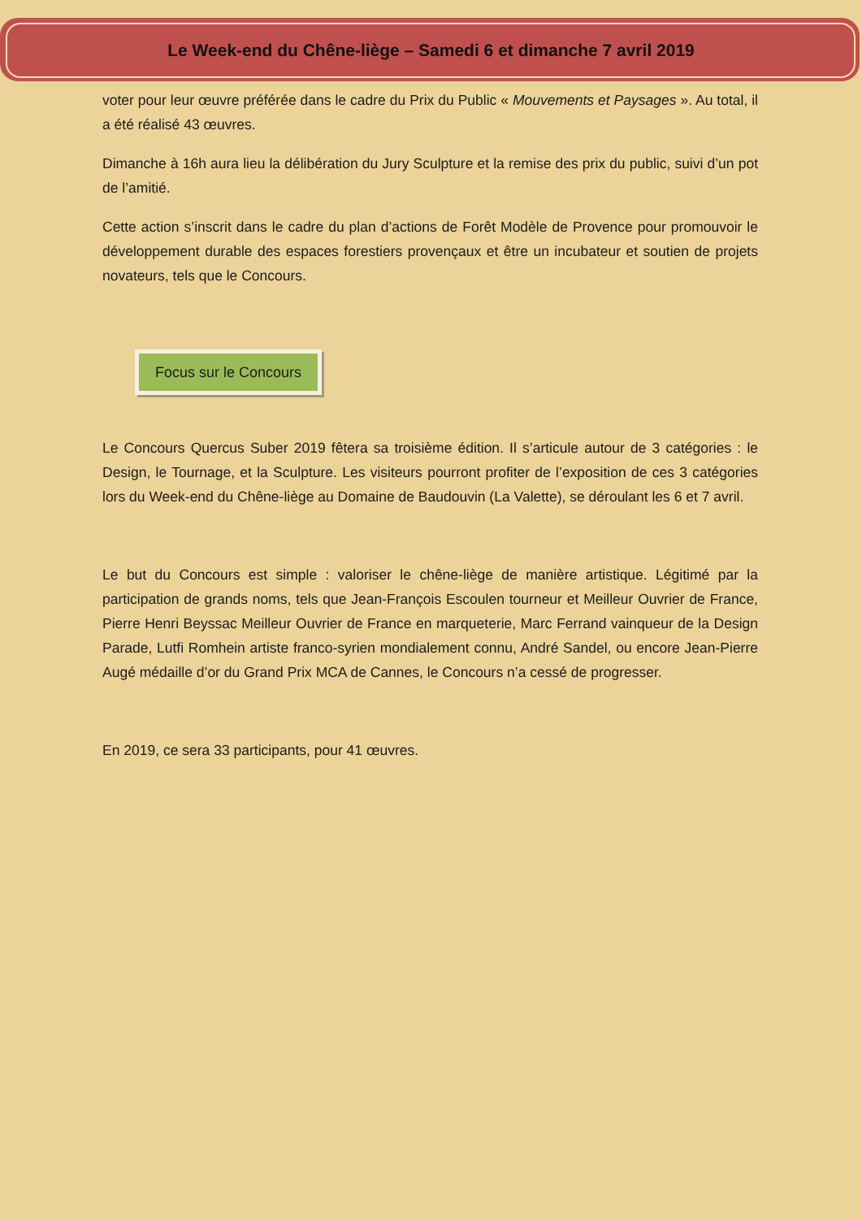Le Week-end du Chêne-liège – Samedi 6 et dimanche 7 avril 2019
voter pour leur œuvre préférée dans le cadre du Prix du Public « Mouvements et Paysages ». Au total, il a été réalisé 43 œuvres.
Dimanche à 16h aura lieu la délibération du Jury Sculpture et la remise des prix du public, suivi d’un pot de l’amitié.
Cette action s’inscrit dans le cadre du plan d’actions de Forêt Modèle de Provence pour promouvoir le développement durable des espaces forestiers provençaux et être un incubateur et soutien de projets novateurs, tels que le Concours.
Focus sur le Concours
Le Concours Quercus Suber 2019 fêtera sa troisième édition. Il s’articule autour de 3 catégories : le Design, le Tournage, et la Sculpture. Les visiteurs pourront profiter de l’exposition de ces 3 catégories lors du Week-end du Chêne-liège au Domaine de Baudouvin (La Valette), se déroulant les 6 et 7 avril.
Le but du Concours est simple : valoriser le chêne-liège de manière artistique. Légitimé par la participation de grands noms, tels que Jean-François Escoulen tourneur et Meilleur Ouvrier de France, Pierre Henri Beyssac Meilleur Ouvrier de France en marqueterie, Marc Ferrand vainqueur de la Design Parade, Lutfi Romhein artiste franco-syrien mondialement connu, André Sandel, ou encore Jean-Pierre Augé médaille d’or du Grand Prix MCA de Cannes, le Concours n’a cessé de progresser.
En 2019, ce sera 33 participants, pour 41 œuvres.